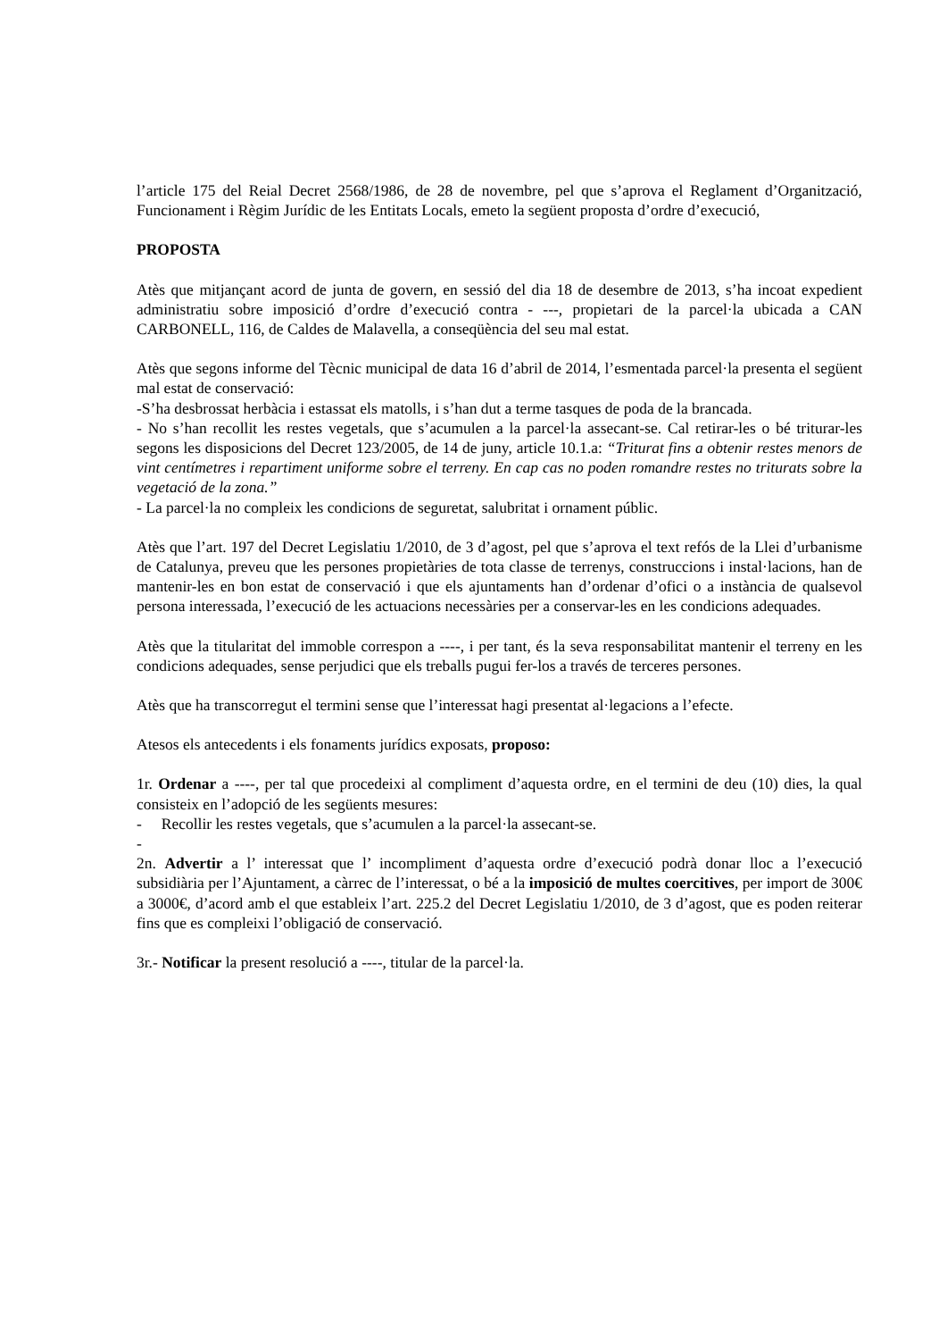l’article 175 del Reial Decret 2568/1986, de 28 de novembre, pel que s’aprova el Reglament d’Organització, Funcionament i Règim Jurídic de les Entitats Locals, emeto la següent proposta d’ordre d’execució,
PROPOSTA
Atès que mitjançant acord de junta de govern, en sessió del dia 18 de desembre de 2013, s’ha incoat expedient administratiu sobre imposició d’ordre d’execució contra - ---, propietari de la parcel·la ubicada a CAN CARBONELL, 116, de Caldes de Malavella, a conseqüència del seu mal estat.
Atès que segons informe del Tècnic municipal de data 16 d’abril de 2014, l’esmentada parcel·la presenta el següent mal estat de conservació:
-S’ha desbrossat herbàcia i estassat els matolls, i s’han dut a terme tasques de poda de la brancada.
- No s’han recollit les restes vegetals, que s’acumulen a la parcel·la assecant-se. Cal retirar-les o bé triturar-les segons les disposicions del Decret 123/2005, de 14 de juny, article 10.1.a: “Triturat fins a obtenir restes menors de vint centímetres i repartiment uniforme sobre el terreny. En cap cas no poden romandre restes no triturats sobre la vegetació de la zona.”
- La parcel·la no compleix les condicions de seguretat, salubritat i ornament públic.
Atès que l’art. 197 del Decret Legislatiu 1/2010, de 3 d’agost, pel que s’aprova el text refós de la Llei d’urbanisme de Catalunya, preveu que les persones propietàries de tota classe de terrenys, construccions i instal·lacions, han de mantenir-les en bon estat de conservació i que els ajuntaments han d’ordenar d’ofici o a instància de qualsevol persona interessada, l’execució de les actuacions necessàries per a conservar-les en les condicions adequades.
Atès que la titularitat del immoble correspon a ----, i per tant, és la seva responsabilitat mantenir el terreny en les condicions adequades, sense perjudici que els treballs pugui fer-los a través de terceres persones.
Atès que ha transcorregut el termini sense que l’interessat hagi presentat al·legacions a l’efecte.
Atesos els antecedents i els fonaments jurídics exposats, proposo:
1r. Ordenar a ----, per tal que procedeixi al compliment d’aquesta ordre, en el termini de deu (10) dies, la qual consisteix en l’adopció de les següents mesures:
- Recollir les restes vegetals, que s’acumulen a la parcel·la assecant-se.
-
2n. Advertir a l’ interessat que l’ incompliment d’aquesta ordre d’execució podrà donar lloc a l’execució subsidiària per l’Ajuntament, a càrrec de l’interessat, o bé a la imposició de multes coercitives, per import de 300€ a 3000€, d’acord amb el que estableix l’art. 225.2 del Decret Legislatiu 1/2010, de 3 d’agost, que es poden reiterar fins que es compleixi l’obligació de conservació.
3r.- Notificar la present resolució a ----, titular de la parcel·la.